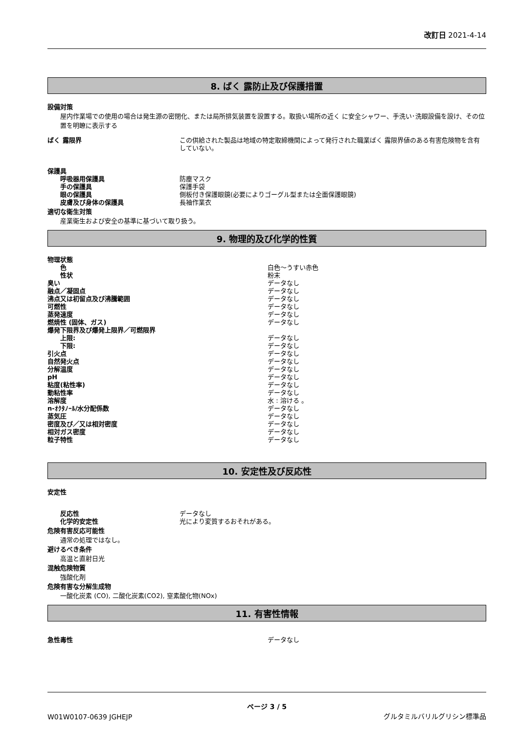改訂日 2021-4-14
8. ばく 露防止及び保護措置
設備対策
屋内作業場での使用の場合は発生源の密閉化、または局所排気装置を設置する。取扱い場所の近く に安全シャワー、手洗い･洗眼設備を設け、その位置を明瞭に表示する
ばく 露限界 この供給された製品は地域の特定取締機関によって発行された職業ばく 露限界値のある有害危険物を含有していない。
保護具
呼吸器用保護具 防塵マスク
手の保護具 保護手袋
眼の保護具 側板付き保護眼鏡(必要によりゴーグル型または全面保護眼鏡)
皮膚及び身体の保護具 長袖作業衣
適切な衛生対策
産業衛生および安全の基準に基づいて取り扱う。
9. 物理的及び化学的性質
物理状態
色 白色～うすい赤色
性状 粉末
臭い データなし
融点／凝固点 データなし
沸点又は初留点及び沸騰範囲 データなし
可燃性 データなし
蒸発速度 データなし
燃焼性 (固体、ガス) データなし
爆発下限界及び爆発上限界／可燃限界
上限: データなし
下限: データなし
引火点 データなし
自然発火点 データなし
分解温度 データなし
pH データなし
粘度(粘性率) データなし
動粘性率 データなし
溶解度 水 : 溶ける 。
n-ｵｸﾀﾉｰﾙ/水分配係数 データなし
蒸気圧 データなし
密度及び／又は相対密度 データなし
相対ガス密度 データなし
粒子特性 データなし
10. 安定性及び反応性
安定性
反応性 データなし
化学的安定性 光により変質するおそれがある。
危険有害反応可能性
通常の処理ではなし。
避けるべき条件
高温と直射日光
混触危険物質
強酸化剤
危険有害な分解生成物
一酸化炭素 (CO), 二酸化炭素(CO2), 窒素酸化物(NOx)
11. 有害性情報
急性毒性 データなし
ページ 3 / 5
W01W0107-0639 JGHEJP
グルタミルバリルグリシン標準品